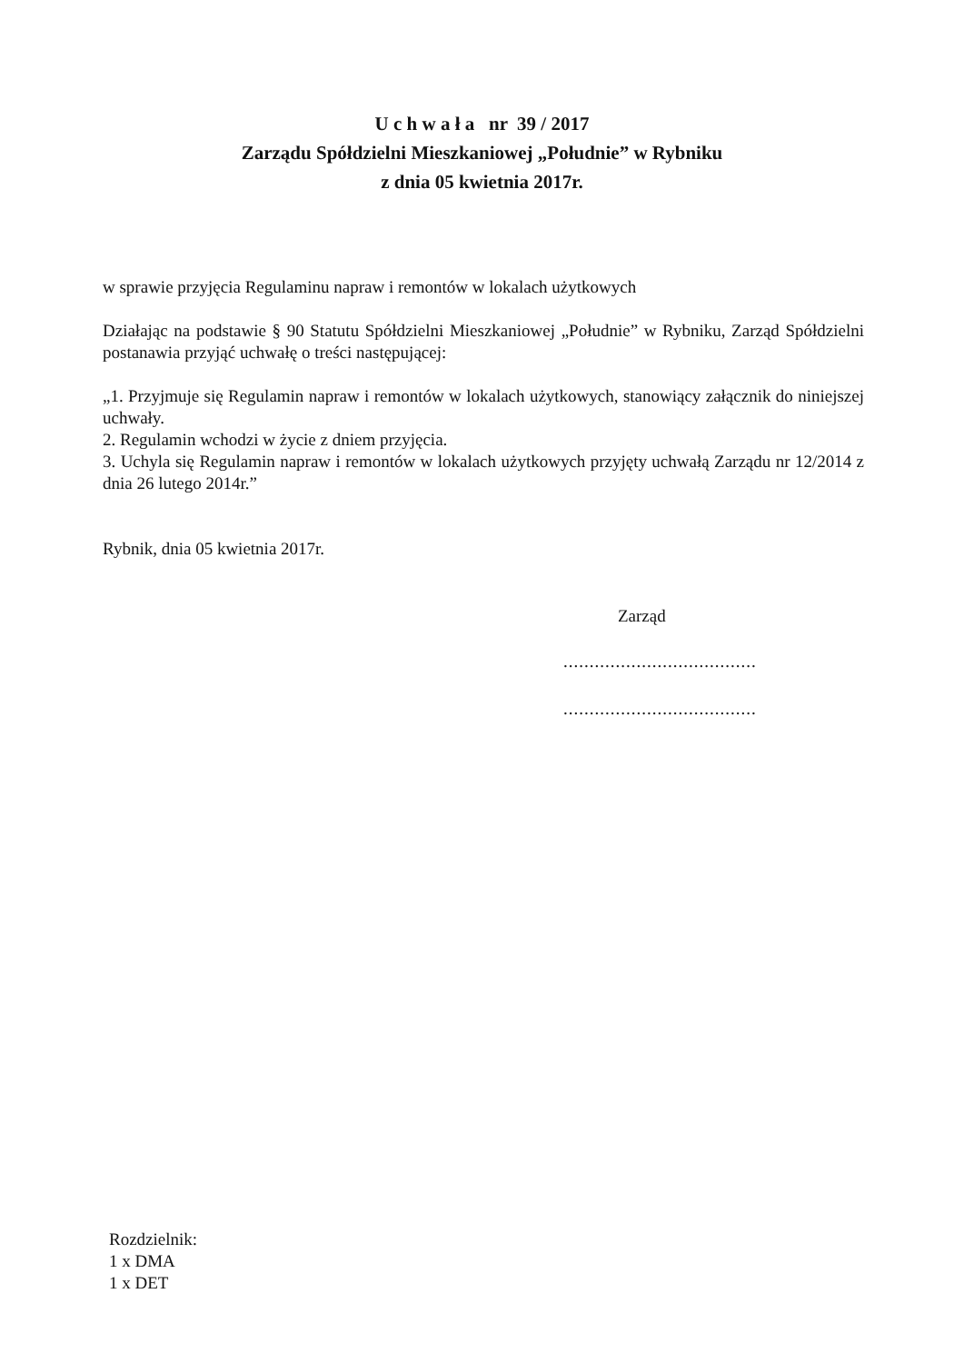U c h w a ł a nr 39 / 2017
Zarządu Spółdzielni Mieszkaniowej „Południe” w Rybniku
z dnia 05 kwietnia 2017r.
w sprawie przyjęcia Regulaminu napraw i remontów w lokalach użytkowych
Działając na podstawie § 90 Statutu Spółdzielni Mieszkaniowej „Południe” w Rybniku, Zarząd Spółdzielni postanawia przyjąć uchwałę o treści następującej:
„1. Przyjmuje się Regulamin napraw i remontów w lokalach użytkowych, stanowiący załącznik do niniejszej uchwały.
2. Regulamin wchodzi w życie z dniem przyjęcia.
3. Uchyla się Regulamin napraw i remontów w lokalach użytkowych przyjęty uchwałą Zarządu nr 12/2014 z dnia 26 lutego 2014r.”
Rybnik, dnia 05 kwietnia 2017r.
Zarząd
.....................................
.....................................
Rozdzielnik:
1 x DMA
1 x DET